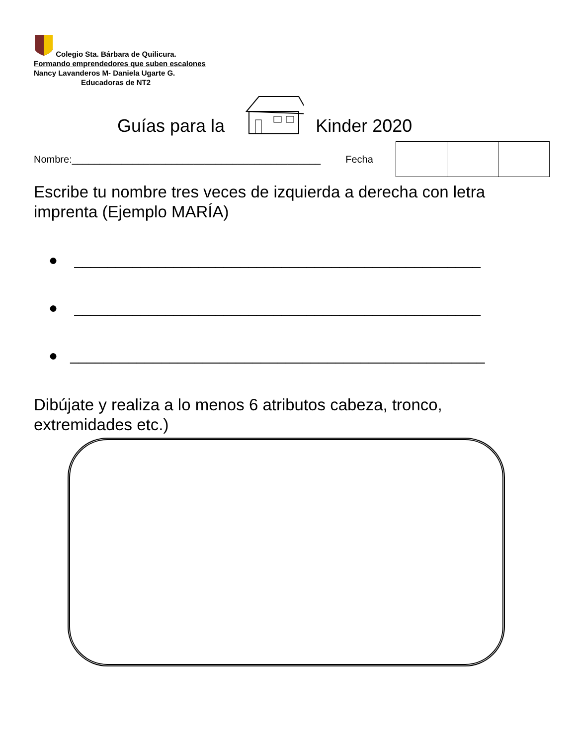Colegio Sta. Bárbara de Quilicura.
Formando emprendedores que suben escalones
Nancy Lavanderos M- Daniela Ugarte G.
Educadoras de NT2
Guías para la Kinder 2020
Nombre:_____________________________________________ Fecha
Escribe tu nombre tres veces de izquierda a derecha con letra imprenta (Ejemplo MARÍA)
● _________________________________________________
● _________________________________________________
● __________________________________________________
Dibújate y realiza a lo menos 6 atributos cabeza, tronco, extremidades etc.)